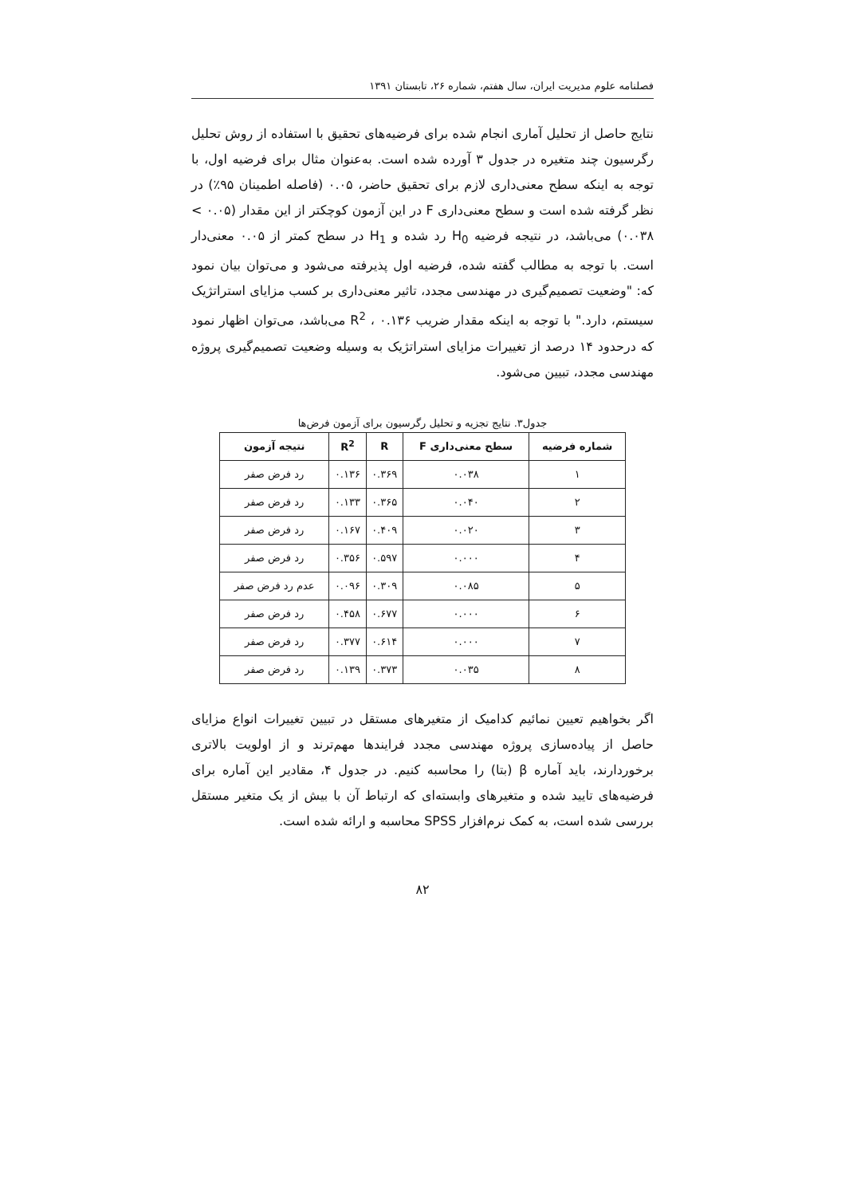فصلنامه علوم مدیریت ایران، سال هفتم، شماره ۲۶، تابستان ۱۳۹۱
نتایج حاصل از تحلیل آماری انجام شده برای فرضیه‌های تحقیق با استفاده از روش تحلیل رگرسیون چند متغیره در جدول ۳ آورده شده است. به‌عنوان مثال برای فرضیه اول، با توجه به اینکه سطح معنی‌داری لازم برای تحقیق حاضر، ۰.۰۵ (فاصله اطمینان ۹۵٪) در نظر گرفته شده است و سطح معنی‌داری F در این آزمون کوچکتر از این مقدار (۰.۰۵ > ۰.۰۳۸) می‌باشد، در نتیجه فرضیه H<sub>0</sub> رد شده و H<sub>1</sub> در سطح کمتر از ۰.۰۵ معنی‌دار است. با توجه به مطالب گفته شده، فرضیه اول پذیرفته می‌شود و می‌توان بیان نمود که: "وضعیت تصمیم‌گیری در مهندسی مجدد، تاثیر معنی‌داری بر کسب مزایای استراتژیک سیستم، دارد." با توجه به اینکه مقدار ضریب R<sup>2</sup> ، ۰.۱۳۶ می‌باشد، می‌توان اظهار نمود که درحدود ۱۴ درصد از تغییرات مزایای استراتژیک به وسیله وضعیت تصمیم‌گیری پروژه مهندسی مجدد، تبیین می‌شود.
جدول۳. نتایج تجزیه و تحلیل رگرسیون برای آزمون فرض‌ها
| شماره فرضیه | سطح معنی‌داری F | R | R<sup>2</sup> | نتیجه آزمون |
| --- | --- | --- | --- | --- |
| ۱ | ۰.۰۳۸ | ۰.۳۶۹ | ۰.۱۳۶ | رد فرض صفر |
| ۲ | ۰.۰۴۰ | ۰.۳۶۵ | ۰.۱۳۳ | رد فرض صفر |
| ۳ | ۰.۰۲۰ | ۰.۴۰۹ | ۰.۱۶۷ | رد فرض صفر |
| ۴ | ۰.۰۰۰ | ۰.۵۹۷ | ۰.۳۵۶ | رد فرض صفر |
| ۵ | ۰.۰۸۵ | ۰.۳۰۹ | ۰.۰۹۶ | عدم رد فرض صفر |
| ۶ | ۰.۰۰۰ | ۰.۶۷۷ | ۰.۴۵۸ | رد فرض صفر |
| ۷ | ۰.۰۰۰ | ۰.۶۱۴ | ۰.۳۷۷ | رد فرض صفر |
| ۸ | ۰.۰۳۵ | ۰.۳۷۳ | ۰.۱۳۹ | رد فرض صفر |
اگر بخواهیم تعیین نمائیم کدامیک از متغیرهای مستقل در تبیین تغییرات انواع مزایای حاصل از پیاده‌سازی پروژه مهندسی مجدد فرایندها مهم‌ترند و از اولویت بالاتری برخوردارند، باید آماره β (بتا) را محاسبه کنیم. در جدول ۴، مقادیر این آماره برای فرضیه‌های تایید شده و متغیرهای وابسته‌ای که ارتباط آن با بیش از یک متغیر مستقل بررسی شده است، به کمک نرم‌افزار SPSS محاسبه و ارائه شده است.
۸۲